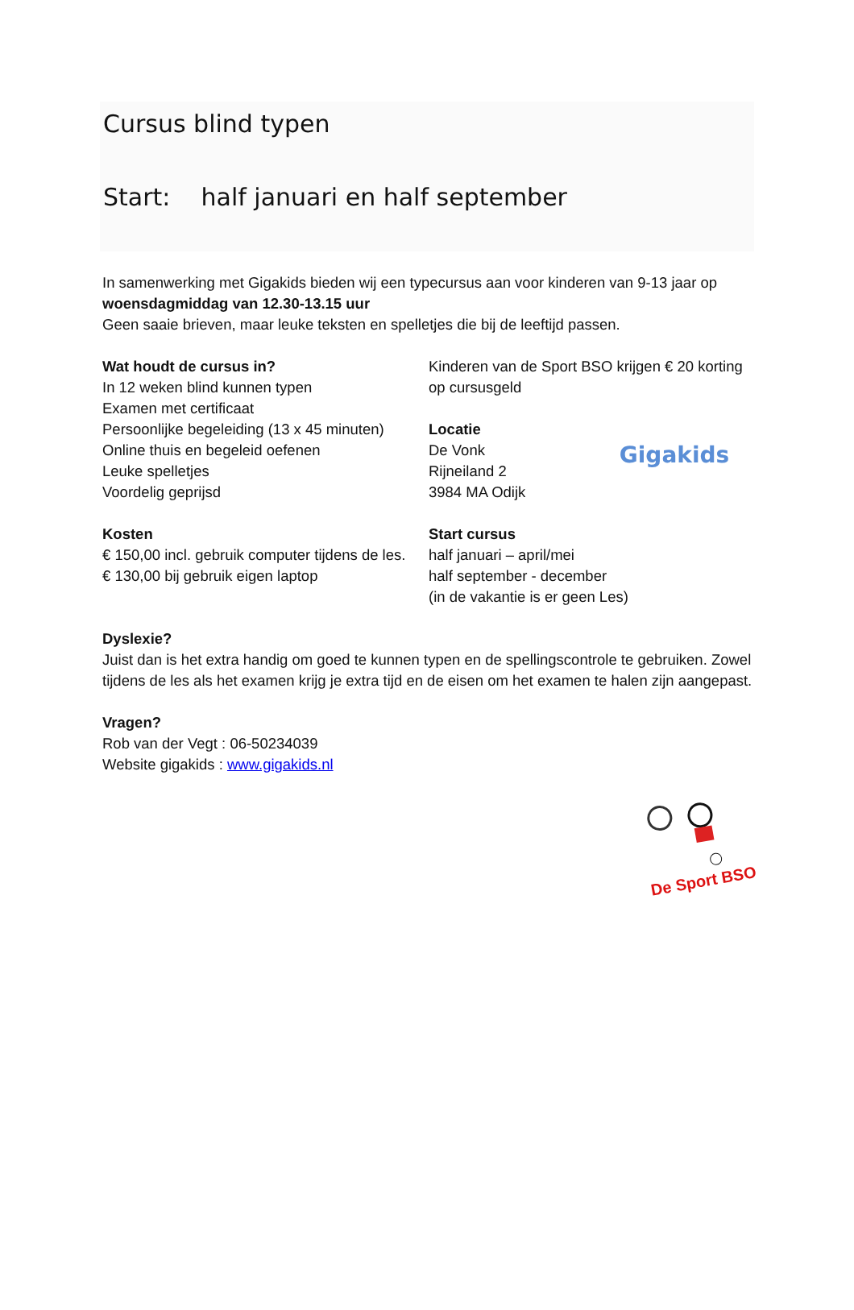Cursus blind typen
Start: half januari en half september
In samenwerking met Gigakids bieden wij een typecursus aan voor kinderen van 9-13 jaar op woensdagmiddag van 12.30-13.15 uur
Geen saaie brieven, maar leuke teksten en spelletjes die bij de leeftijd passen.
Wat houdt de cursus in?
In 12 weken blind kunnen typen
Examen met certificaat
Persoonlijke begeleiding (13 x 45 minuten)
Online thuis en begeleid oefenen
Leuke spelletjes
Voordelig geprijsd
Kosten
€ 150,00 incl. gebruik computer tijdens de les.
€ 130,00 bij gebruik eigen laptop
Kinderen van de Sport BSO krijgen € 20 korting op cursusgeld
Gigakids
Locatie
De Vonk
Rijneiland 2
3984 MA Odijk
Start cursus
half januari – april/mei
half september - december
(in de vakantie is er geen Les)
Dyslexie?
Juist dan is het extra handig om goed te kunnen typen en de spellingscontrole te gebruiken. Zowel tijdens de les als het examen krijg je extra tijd en de eisen om het examen te halen zijn aangepast.
Vragen?
Rob van der Vegt : 06-50234039
Website gigakids : www.gigakids.nl
De Sport BSO